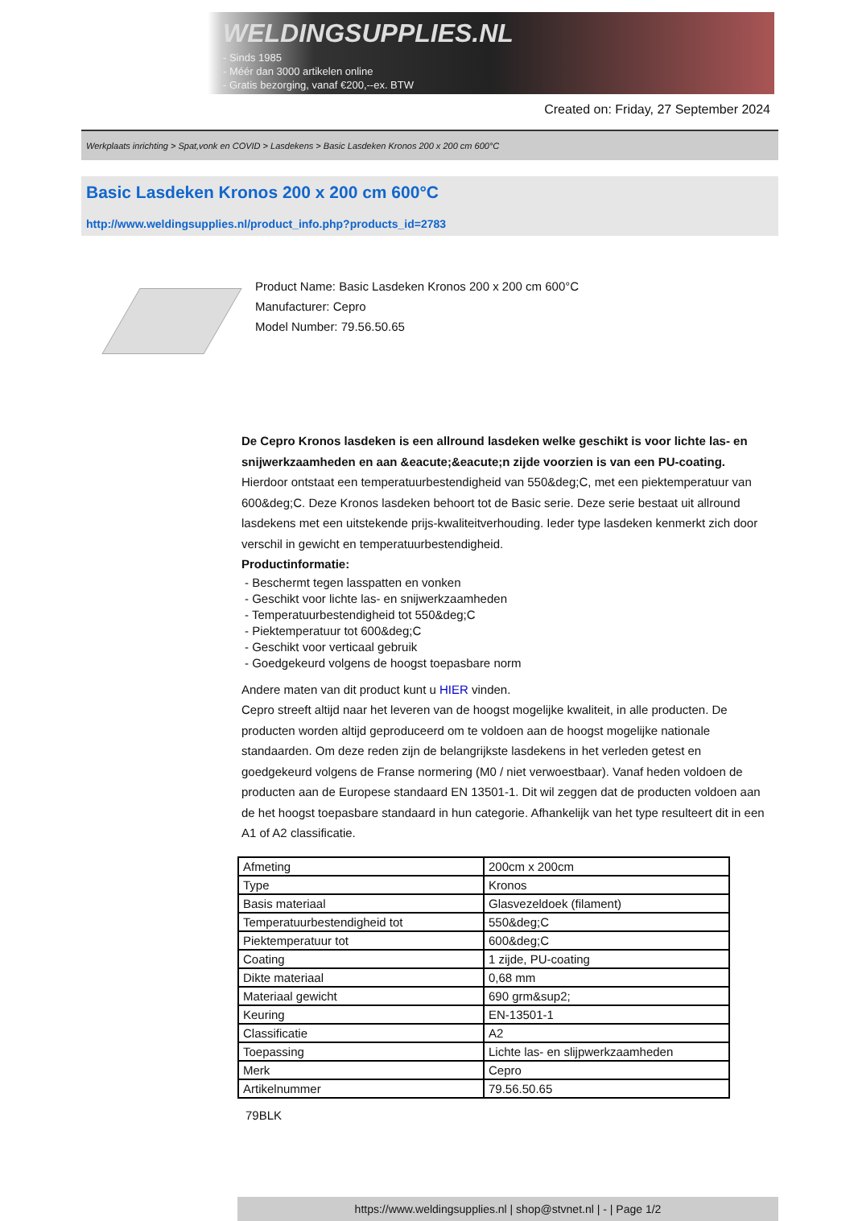WELDINGSUPPLIES.NL
- Sinds 1985
- Méér dan 3000 artikelen online
- Gratis bezorging, vanaf €200,--ex. BTW
Created on: Friday, 27 September 2024
Werkplaats inrichting > Spat,vonk en COVID > Lasdekens > Basic Lasdeken Kronos 200 x 200 cm 600°C
Basic Lasdeken Kronos 200 x 200 cm 600°C
http://www.weldingsupplies.nl/product_info.php?products_id=2783
Product Name: Basic Lasdeken Kronos 200 x 200 cm 600°C
Manufacturer: Cepro
Model Number: 79.56.50.65
De Cepro Kronos lasdeken is een allround lasdeken welke geschikt is voor lichte las- en snijwerkzaamheden en aan &eacute;&eacute;n zijde voorzien is van een PU-coating. Hierdoor ontstaat een temperatuurbestendigheid van 550&deg;C, met een piektemperatuur van 600&deg;C. Deze Kronos lasdeken behoort tot de Basic serie. Deze serie bestaat uit allround lasdekens met een uitstekende prijs-kwaliteitverhouding. Ieder type lasdeken kenmerkt zich door verschil in gewicht en temperatuurbestendigheid.
Productinformatie:
- Beschermt tegen lasspatten en vonken
- Geschikt voor lichte las- en snijwerkzaamheden
- Temperatuurbestendigheid tot 550&deg;C
- Piektemperatuur tot 600&deg;C
- Geschikt voor verticaal gebruik
- Goedgekeurd volgens de hoogst toepasbare norm
Andere maten van dit product kunt u HIER vinden.
Cepro streeft altijd naar het leveren van de hoogst mogelijke kwaliteit, in alle producten. De producten worden altijd geproduceerd om te voldoen aan de hoogst mogelijke nationale standaarden. Om deze reden zijn de belangrijkste lasdekens in het verleden getest en goedgekeurd volgens de Franse normering (M0 / niet verwoestbaar). Vanaf heden voldoen de producten aan de Europese standaard EN 13501-1. Dit wil zeggen dat de producten voldoen aan de het hoogst toepasbare standaard in hun categorie. Afhankelijk van het type resulteert dit in een A1 of A2 classificatie.
| Afmeting | 200cm x 200cm |
| Type | Kronos |
| Basis materiaal | Glasvezeldoek (filament) |
| Temperatuurbestendigheid tot | 550&deg;C |
| Piektemperatuur tot | 600&deg;C |
| Coating | 1 zijde, PU-coating |
| Dikte materiaal | 0,68 mm |
| Materiaal gewicht | 690 grm&sup2; |
| Keuring | EN-13501-1 |
| Classificatie | A2 |
| Toepassing | Lichte las- en slijpwerkzaamheden |
| Merk | Cepro |
| Artikelnummer | 79.56.50.65 |
79BLK
https://www.weldingsupplies.nl | shop@stvnet.nl | - | Page 1/2